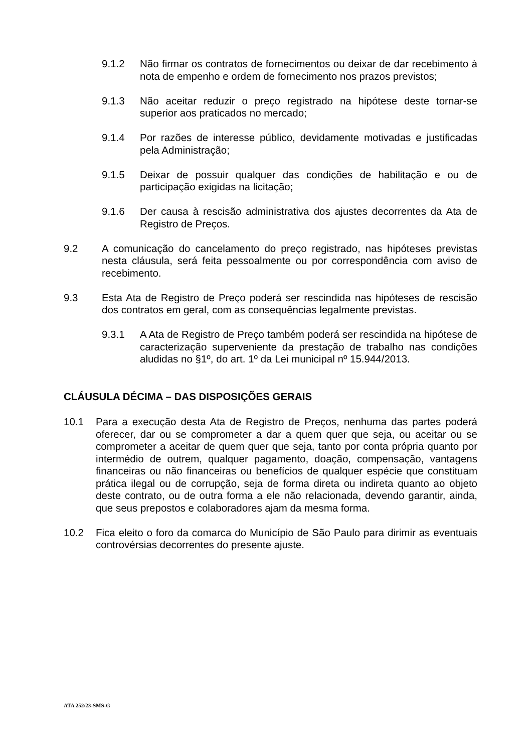9.1.2 Não firmar os contratos de fornecimentos ou deixar de dar recebimento à nota de empenho e ordem de fornecimento nos prazos previstos;
9.1.3 Não aceitar reduzir o preço registrado na hipótese deste tornar-se superior aos praticados no mercado;
9.1.4 Por razões de interesse público, devidamente motivadas e justificadas pela Administração;
9.1.5 Deixar de possuir qualquer das condições de habilitação e ou de participação exigidas na licitação;
9.1.6 Der causa à rescisão administrativa dos ajustes decorrentes da Ata de Registro de Preços.
9.2 A comunicação do cancelamento do preço registrado, nas hipóteses previstas nesta cláusula, será feita pessoalmente ou por correspondência com aviso de recebimento.
9.3 Esta Ata de Registro de Preço poderá ser rescindida nas hipóteses de rescisão dos contratos em geral, com as consequências legalmente previstas.
9.3.1 A Ata de Registro de Preço também poderá ser rescindida na hipótese de caracterização superveniente da prestação de trabalho nas condições aludidas no §1º, do art. 1º da Lei municipal nº 15.944/2013.
CLÁUSULA DÉCIMA – DAS DISPOSIÇÕES GERAIS
10.1 Para a execução desta Ata de Registro de Preços, nenhuma das partes poderá oferecer, dar ou se comprometer a dar a quem quer que seja, ou aceitar ou se comprometer a aceitar de quem quer que seja, tanto por conta própria quanto por intermédio de outrem, qualquer pagamento, doação, compensação, vantagens financeiras ou não financeiras ou benefícios de qualquer espécie que constituam prática ilegal ou de corrupção, seja de forma direta ou indireta quanto ao objeto deste contrato, ou de outra forma a ele não relacionada, devendo garantir, ainda, que seus prepostos e colaboradores ajam da mesma forma.
10.2 Fica eleito o foro da comarca do Município de São Paulo para dirimir as eventuais controvérsias decorrentes do presente ajuste.
ATA 252/23-SMS-G